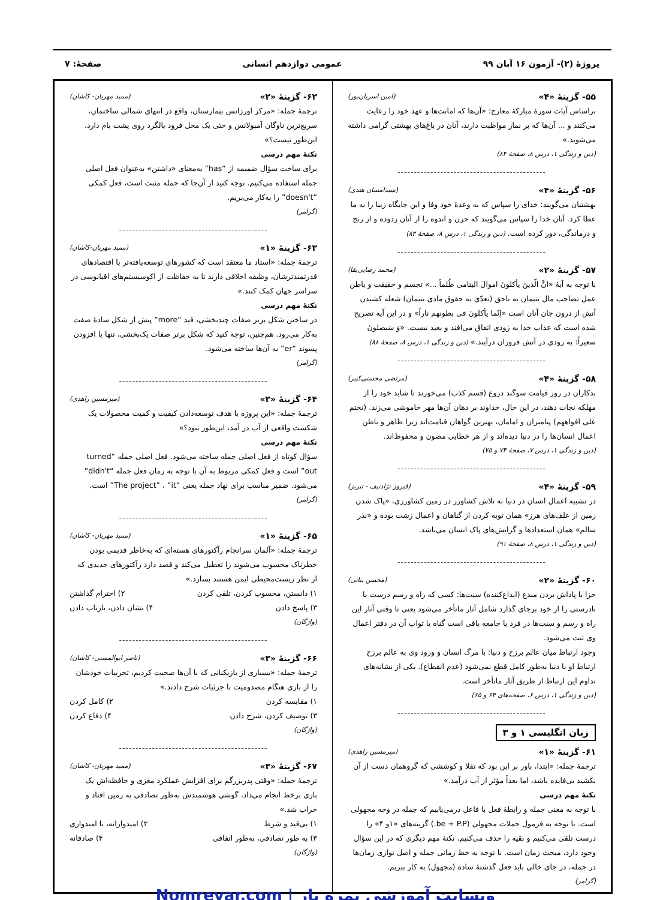پروژهٔ (۲)- آزمون ۱۶ آبان ۹۹ عمومی دوازدهم انسانی صفحهٔ: ۷
۵۵- گزینهٔ «۴» (امین اسریان‌پور)
براساس آیات سورهٔ مبارکهٔ معارج: «آن‌ها که امانت‌ها و عهد خود را رعایت می‌کنند و ... آن‌ها که بر نماز مواظبت دارند، آنان در باغ‌های بهشتی گرامی داشته می‌شوند.»
(دین و زندگی ۱، درس ۸، صفحهٔ ۸۴)
---------------------------------------------
۵۶- گزینهٔ «۴» (سیدامسان هندی)
بهشتیان می‌گویند: خدای را سپاس که به وعدهٔ خود وفا و این جایگاه زیبا را به ما عطا کرد. آنان خدا را سپاس می‌گویند که حزن و اندوه را از آنان زدوده و از رنج و درماندگی، دور کرده است. (دین و زندگی ۱، درس ۸، صفحهٔ ۸۳)
---------------------------------------------
۵۷- گزینهٔ «۲» (محمد رضایی‌بقا)
با توجه به آیهٔ «انَّ الّذینَ یأکلونَ اموالَ الیتامی ظُلماً ...» تجسم و حقیقت و باطن عمل تصاحب مال یتیمان به ناحق (تعدّی به حقوق مادی یتیمان) شعله کشیدن آتش از درون جان آنان است «إنّما یأکلونَ فی بطونهم ناراً» و در این آیه تصریح شده است که عذاب خدا به زودی اتفاق می‌افتد و بعید نیست. «وَ سَیصلونَ سعیراً: به زودی در آتش فروزان درآیند.» (دین و زندگی ۱، درس ۸، صفحهٔ ۸۸)
---------------------------------------------
۵۸- گزینهٔ «۴» (مرتضی محسنی‌کبیر)
بدکاران در روز قیامت سوگند دروغ (قسم کذب) می‌خورند تا شاید خود را از مهلکه نجات دهند، در این حال، خداوند بر دهان آن‌ها مهر خاموشی می‌زند. (نختم علی افواههم) پیامبران و امامان، بهترین گواهان قیامت‌اند زیرا ظاهر و باطن اعمال انسان‌ها را در دنیا دیده‌اند و از هر خطایی مصون و محفوظ‌اند.
(دین و زندگی ۱، درس ۷، صفحهٔ ۷۴ و ۷۵)
---------------------------------------------
۵۹- گزینهٔ «۴» (فیروز نژادنیف - تبریز)
در تشبیه اعمال انسان در دنیا به تلاش کشاورز در زمین کشاورزی، «پاک شدن زمین از علف‌های هرز» همان توبه کردن از گناهان و اعمال زشت بوده و «بذر سالم» همان استعدادها و گرایش‌های پاک انسان می‌باشد.
(دین و زندگی ۱، درس ۸، صفحهٔ ۹۱)
---------------------------------------------
۶۰- گزینهٔ «۲» (محسن بیاتی)
جزا یا پاداش بردن مبدع (ابداع‌کننده) سنت‌ها: کسی که راه و رسم درست یا نادرستی را از خود برجای گذارد شامل آثار ماتأخر می‌شود یعنی تا وقتی آثار این راه و رسم و سنت‌ها در فرد یا جامعه باقی است گناه یا ثواب آن در دفتر اعمال وی ثبت می‌شود.
وجود ارتباط میان عالم برزخ و دنیا: با مرگ انسان و ورود وی به عالم برزخ ارتباط او با دنیا به‌طور کامل قطع نمی‌شود (عدم انقطاع). یکی از نشانه‌های تداوم این ارتباط از طریق آثار ماتأخر است.
(دین و زندگی ۱، درس ۶، صفحه‌های ۶۴ و ۶۵)
---------------------------------------------
زبان انگلیسی ۱ و ۳
۶۱- گزینهٔ «۱» (میرمسین زاهدی)
ترجمهٔ جمله: «ابتدا، باور بر این بود که تقلا و کوششی که گروهمان دست از آن نکشید بی‌فایده باشد، اما بعداً مؤثر از آب درآمد.»
نکتهٔ مهم درسی
با توجه به معنی جمله و رابطهٔ فعل با فاعل درمی‌یابیم که جمله در وجه مجهولی است. با توجه به فرمول جملات مجهولی (be + P.P.) گزینه‌های «۱و ۴» را درست تلقی می‌کنیم و بقیه را حذف می‌کنیم. نکتهٔ مهم دیگری که در این سؤال وجود دارد، مبحث زمان است. با توجه به خط زمانی جمله و اصل توازی زمان‌ها در جمله، در جای خالی باید فعل گذشتهٔ ساده (مجهول) به کار ببریم.
(گرامر)
۶۲- گزینهٔ «۲» (ممید مهریان- کاشان)
ترجمهٔ جمله: «مرکز اورژانس بیمارستان، واقع در انتهای شمالی ساختمان، سریع‌ترین ناوگان آمبولانس و حتی یک محل فرود بالگرد روی پشت بام دارد، این‌طور نیست؟»
نکتهٔ مهم درسی
برای ساخت سؤال ضمیمه از “has” به‌معنای «داشتن» به‌عنوان فعل اصلی جمله استفاده می‌کنیم. توجه کنید از آن‌جا که جمله مثبت است، فعل کمکی “doesn't” را به‌کار می‌بریم.
(گرامر)
---------------------------------------------
۶۳- گزینهٔ «۱» (ممید مهریان-کاشان)
ترجمهٔ جمله: «استاد ما معتقد است که کشورهای توسعه‌یافته‌تر با اقتصادهای قدرتمندترشان، وظیفه اخلاقی دارند تا به حفاظت از اکوسیستم‌های اقیانوسی در سراسر جهان کمک کنند.»
نکتهٔ مهم درسی
در ساختن شکل برتر صفات چندبخشی، قید “more” پیش از شکل سادهٔ صفت به‌کار می‌رود. هم‌چنین، توجه کنید که شکل برتر صفات یک‌بخشی، تنها با افزودن پسوند “er” به آن‌ها ساخته می‌شود.
(گرامر)
---------------------------------------------
۶۴- گزینهٔ «۳» (میرمسین زاهدی)
ترجمهٔ جمله: «این پروژه با هدف توسعه‌دادن کیفیت و کمیت محصولات یک شکست واقعی از آب در آمد، این‌طور نبود؟»
نکتهٔ مهم درسی
سؤال کوتاه از فعل اصلی جمله ساخته می‌شود. فعل اصلی جمله “turned out” است و فعل کمکی مربوط به آن با توجه به زمان فعل جمله “didn't” می‌شود. ضمیر مناسب برای نهاد جمله یعنی “The project” ، “it” است.
(گرامر)
---------------------------------------------
۶۵- گزینهٔ «۱» (ممید مهریان- کاشان)
ترجمهٔ جمله: «آلمان سرانجام رآکتورهای هسته‌ای که به‌خاطر قدیمی بودن خطرناک محسوب می‌شوند را تعطیل می‌کند و قصد دارد رآکتورهای جدیدی که از نظر زیست‌محیطی ایمن هستند بسازد.»
۱) دانستن، محسوب کردن، تلقی کردن ۲) احترام گذاشتن
۳) پاسخ دادن ۴) نشان دادن، بازتاب دادن
(واژگان)
---------------------------------------------
۶۶- گزینهٔ «۳» (ناصر ابوالمسنی- کاشان)
ترجمهٔ جمله: «بسیاری از بازیکنانی که با آن‌ها صحبت کردیم، تجربیات خودشان را از بازی هنگام مصدومیت با جزئیات شرح دادند.»
۱) مقایسه کردن ۲) کامل کردن
۳) توصیف کردن، شرح دادن ۴) دفاع کردن
(واژگان)
---------------------------------------------
۶۷- گزینهٔ «۳» (ممید مهریان- کاشان)
ترجمهٔ جمله: «وقتی پدربزرگم برای افزایش عملکرد مغزی و حافظه‌اش یک بازی برخط انجام می‌داد، گوشی هوشمندش به‌طور تصادفی به زمین افتاد و خراب شد.»
۱) بی‌قید و شرط ۲) امیدوارانه، با امیدواری
۳) به طور تصادفی، به‌طور اتفاقی ۴) صادقانه
(واژگان)
Nomreyar.com | وبسایت آموزشی نمره یار